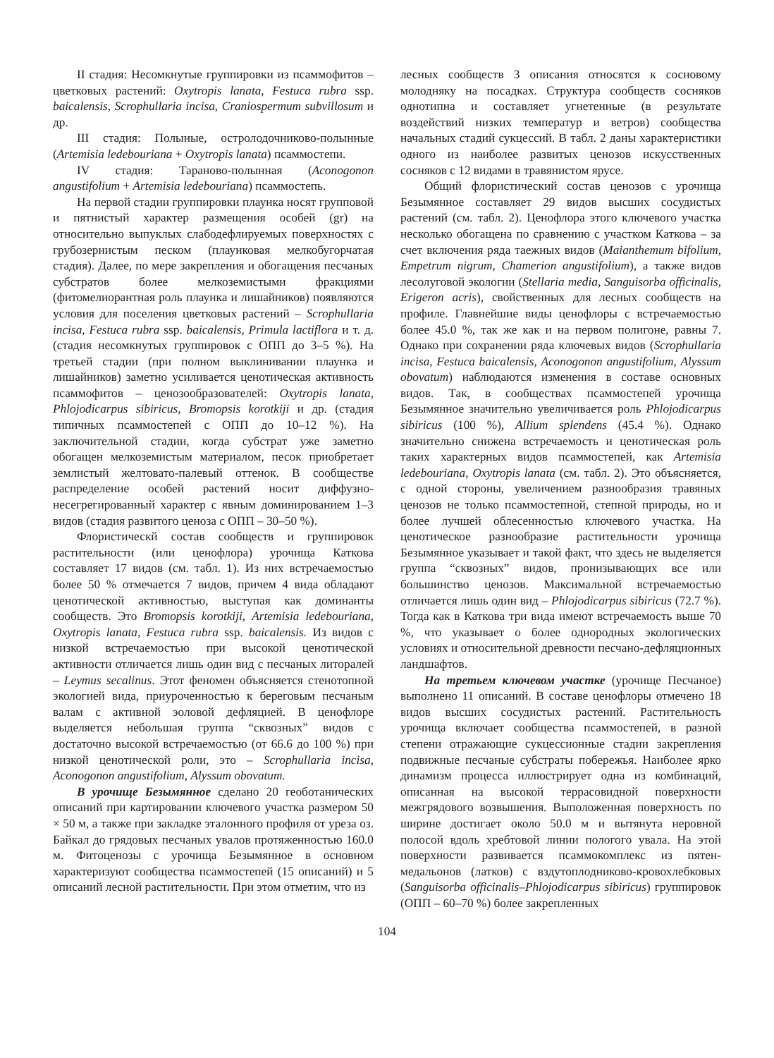II стадия: Несомкнутые группировки из псаммофитов – цветковых растений: Oxytropis lanata, Festuca rubra ssp. baicalensis, Scrophullaria incisa, Craniospermum subvillosum и др.
III стадия: Полыные, остролодочниково-полынные (Artemisia ledebouriana + Oxytropis lanata) псаммостепи.
IV стадия: Тараново-полынная (Aconogonon angustifolium + Artemisia ledebouriana) псаммостепь.
На первой стадии группировки плаунка носят групповой и пятнистый характер размещения особей (gr) на относительно выпуклых слабодефлируемых поверхностях с грубозернистым песком (плаунковая мелкобугорчатая стадия). Далее, по мере закрепления и обогащения песчаных субстратов более мелкоземистыми фракциями (фитомелиорантная роль плаунка и лишайников) появляются условия для поселения цветковых растений – Scrophullaria incisa, Festuca rubra ssp. baicalensis, Primula lactiflora и т. д. (стадия несомкнутых группировок с ОПП до 3–5 %). На третьей стадии (при полном выклинивании плаунка и лишайников) заметно усиливается ценотическая активность псаммофитов – ценозообразователей: Oxytropis lanata, Phlojodicarpus sibiricus, Bromopsis korotkiji и др. (стадия типичных псаммостепей с ОПП до 10–12 %). На заключительной стадии, когда субстрат уже заметно обогащен мелкоземистым материалом, песок приобретает землистый желтовато-палевый оттенок. В сообществе распределение особей растений носит диффузно-несегрегированный характер с явным доминированием 1–3 видов (стадия развитого ценоза с ОПП – 30–50 %).
Флористическй состав сообществ и группировок растительности (или ценофлора) урочища Каткова составляет 17 видов (см. табл. 1). Из них встречаемостью более 50 % отмечается 7 видов, причем 4 вида обладают ценотической активностью, выступая как доминанты сообществ. Это Bromopsis korotkiji, Artemisia ledebouriana, Oxytropis lanata, Festuca rubra ssp. baicalensis. Из видов с низкой встречаемостью при высокой ценотической активности отличается лишь один вид с песчаных литоралей – Leymus secalinus. Этот феномен объясняется стенотопной экологией вида, приуроченностью к береговым песчаным валам с активной эоловой дефляцией. В ценофлоре выделяется небольшая группа “сквозных” видов с достаточно высокой встречаемостью (от 66.6 до 100 %) при низкой ценотической роли, это – Scrophullaria incisa, Aconogonon angustifolium, Alyssum obovatum.
В урочище Безымянное сделано 20 геоботанических описаний при картировании ключевого участка размером 50 × 50 м, а также при закладке эталонного профиля от уреза оз. Байкал до грядовых песчаных увалов протяженностью 160.0 м. Фитоценозы с урочища Безымянное в основном характеризуют сообщества псаммостепей (15 описаний) и 5 описаний лесной растительности. При этом отметим, что из
лесных сообществ 3 описания относятся к сосновому молодняку на посадках. Структура сообществ сосняков однотипна и составляет угнетенные (в результате воздействий низких температур и ветров) сообщества начальных стадий сукцессий. В табл. 2 даны характеристики одного из наиболее развитых ценозов искусственных сосняков с 12 видами в травянистом ярусе.
Общий флористический состав ценозов с урочища Безымянное составляет 29 видов высших сосудистых растений (см. табл. 2). Ценофлора этого ключевого участка несколько обогащена по сравнению с участком Каткова – за счет включения ряда таежных видов (Maianthemum bifolium, Empetrum nigrum, Chamerion angustifolium), а также видов лесолуговой экологии (Stellaria media, Sanguisorba officinalis, Erigeron acris), свойственных для лесных сообществ на профиле. Главнейшие виды ценофлоры с встречаемостью более 45.0 %, так же как и на первом полигоне, равны 7. Однако при сохранении ряда ключевых видов (Scrophullaria incisa, Festuca baicalensis, Aconogonon angustifolium, Alyssum obovatum) наблюдаются изменения в составе основных видов. Так, в сообществах псаммостепей урочища Безымянное значительно увеличивается роль Phlojodicarpus sibiricus (100 %), Allium splendens (45.4 %). Однако значительно снижена встречаемость и ценотическая роль таких характерных видов псаммостепей, как Artemisia ledebouriana, Oxytropis lanata (см. табл. 2). Это объясняется, с одной стороны, увеличением разнообразия травяных ценозов не только псаммостепной, степной природы, но и более лучшей облесенностью ключевого участка. На ценотическое разнообразие растительности урочища Безымянное указывает и такой факт, что здесь не выделяется группа “сквозных” видов, пронизывающих все или большинство ценозов. Максимальной встречаемостью отличается лишь один вид – Phlojodicarpus sibiricus (72.7 %). Тогда как в Каткова три вида имеют встречаемость выше 70 %, что указывает о более однородных экологических условиях и относительной древности песчано-дефляционных ландшафтов.
На третьем ключевом участке (урочище Песчаное) выполнено 11 описаний. В составе ценофлоры отмечено 18 видов высших сосудистых растений. Растительность урочища включает сообщества псаммостепей, в разной степени отражающие сукцессионные стадии закрепления подвижные песчаные субстраты побережья. Наиболее ярко динамизм процесса иллюстрирует одна из комбинаций, описанная на высокой террасовидной поверхности межгрядового возвышения. Выположенная поверхность по ширине достигает около 50.0 м и вытянута неровной полосой вдоль хребтовой линии пологого увала. На этой поверхности развивается псаммокомплекс из пятен-медальонов (латков) с вздутоплодниково-кровохлебковых (Sanguisorba officinalis–Phlojodicarpus sibiricus) группировок (ОПП – 60–70 %) более закрепленных
104